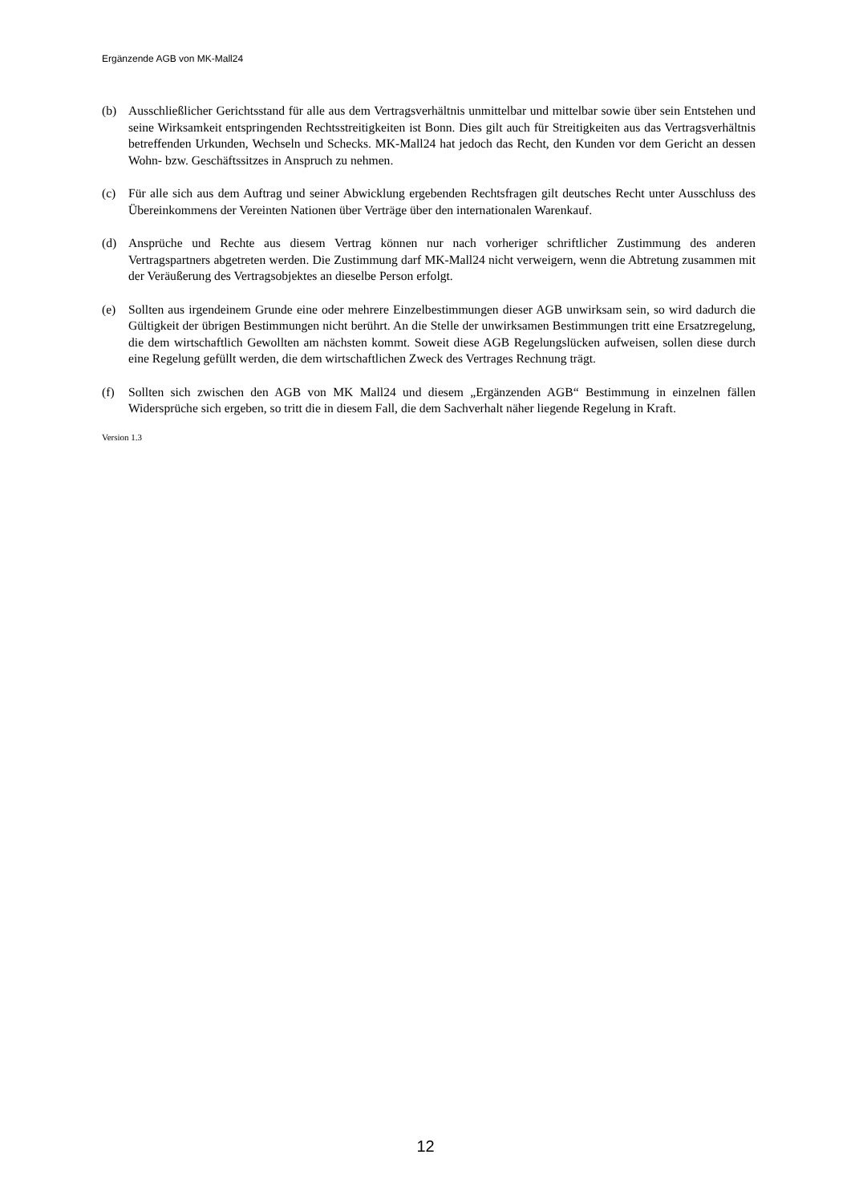Ergänzende AGB von MK-Mall24
(b) Ausschließlicher Gerichtsstand für alle aus dem Vertragsverhältnis unmittelbar und mittelbar sowie über sein Entstehen und seine Wirksamkeit entspringenden Rechtsstreitigkeiten ist Bonn. Dies gilt auch für Streitigkeiten aus das Vertragsverhältnis betreffenden Urkunden, Wechseln und Schecks. MK-Mall24 hat jedoch das Recht, den Kunden vor dem Gericht an dessen Wohn- bzw. Geschäftssitzes in Anspruch zu nehmen.
(c) Für alle sich aus dem Auftrag und seiner Abwicklung ergebenden Rechtsfragen gilt deutsches Recht unter Ausschluss des Übereinkommens der Vereinten Nationen über Verträge über den internationalen Warenkauf.
(d) Ansprüche und Rechte aus diesem Vertrag können nur nach vorheriger schriftlicher Zustimmung des anderen Vertragspartners abgetreten werden. Die Zustimmung darf MK-Mall24 nicht verweigern, wenn die Abtretung zusammen mit der Veräußerung des Vertragsobjektes an dieselbe Person erfolgt.
(e) Sollten aus irgendeinem Grunde eine oder mehrere Einzelbestimmungen dieser AGB unwirksam sein, so wird dadurch die Gültigkeit der übrigen Bestimmungen nicht berührt. An die Stelle der unwirksamen Bestimmungen tritt eine Ersatzregelung, die dem wirtschaftlich Gewollten am nächsten kommt. Soweit diese AGB Regelungslücken aufweisen, sollen diese durch eine Regelung gefüllt werden, die dem wirtschaftlichen Zweck des Vertrages Rechnung trägt.
(f) Sollten sich zwischen den AGB von MK Mall24 und diesem „Ergänzenden AGB“ Bestimmung in einzelnen fällen Widersprüche sich ergeben, so tritt die in diesem Fall, die dem Sachverhalt näher liegende Regelung in Kraft.
Version 1.3
12